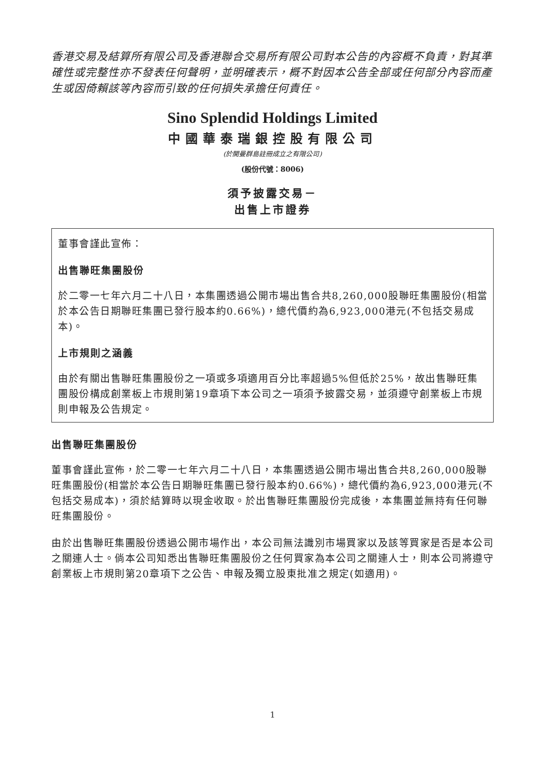香港交易及結算所有限公司及香港聯合交易所有限公司對本公告的內容概不負責，對其準確性或完整性亦不發表任何聲明，並明確表示，概不對因本公告全部或任何部分內容而產生或因倚賴該等內容而引致的任何損失承擔任何責任。
Sino Splendid Holdings Limited
中國華泰瑞銀控股有限公司
(於開曼群島註冊成立之有限公司)
(股份代號：8006)
須予披露交易－
出售上市證券
董事會謹此宣佈：
出售聯旺集團股份
於二零一七年六月二十八日，本集團透過公開市場出售合共8,260,000股聯旺集團股份(相當於本公告日期聯旺集團已發行股本約0.66%)，總代價約為6,923,000港元(不包括交易成本)。
上市規則之涵義
由於有關出售聯旺集團股份之一項或多項適用百分比率超過5%但低於25%，故出售聯旺集團股份構成創業板上市規則第19章項下本公司之一項須予披露交易，並須遵守創業板上市規則申報及公告規定。
出售聯旺集團股份
董事會謹此宣佈，於二零一七年六月二十八日，本集團透過公開市場出售合共8,260,000股聯旺集團股份(相當於本公告日期聯旺集團已發行股本約0.66%)，總代價約為6,923,000港元(不包括交易成本)，須於結算時以現金收取。於出售聯旺集團股份完成後，本集團並無持有任何聯旺集團股份。
由於出售聯旺集團股份透過公開市場作出，本公司無法識別市場買家以及該等買家是否是本公司之關連人士。倘本公司知悉出售聯旺集團股份之任何買家為本公司之關連人士，則本公司將遵守創業板上市規則第20章項下之公告、申報及獨立股東批准之規定(如適用)。
1